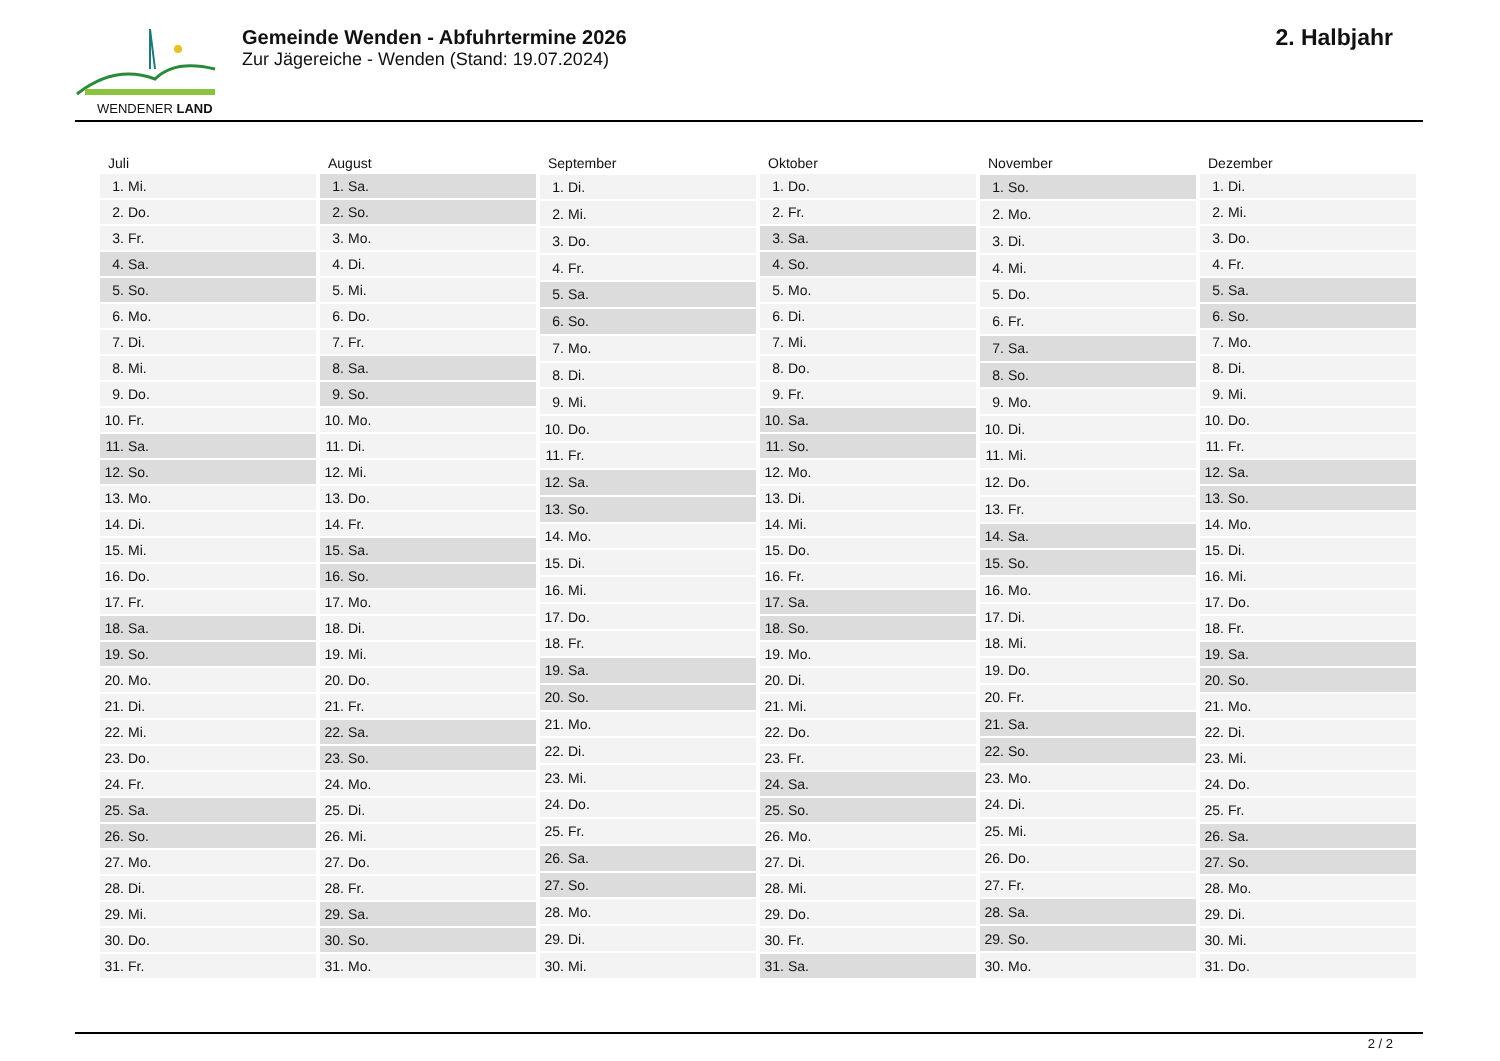WENDENER LAND
Gemeinde Wenden - Abfuhrtermine 2026
Zur Jägereiche - Wenden (Stand: 19.07.2024)
2. Halbjahr
| Juli | |
| --- | --- |
| 1. | Mi. |
| 2. | Do. |
| 3. | Fr. |
| 4. | Sa. |
| 5. | So. |
| 6. | Mo. |
| 7. | Di. |
| 8. | Mi. |
| 9. | Do. |
| 10. | Fr. |
| 11. | Sa. |
| 12. | So. |
| 13. | Mo. |
| 14. | Di. |
| 15. | Mi. |
| 16. | Do. |
| 17. | Fr. |
| 18. | Sa. |
| 19. | So. |
| 20. | Mo. |
| 21. | Di. |
| 22. | Mi. |
| 23. | Do. |
| 24. | Fr. |
| 25. | Sa. |
| 26. | So. |
| 27. | Mo. |
| 28. | Di. |
| 29. | Mi. |
| 30. | Do. |
| 31. | Fr. |
| August | |
| --- | --- |
| 1. | Sa. |
| 2. | So. |
| 3. | Mo. |
| 4. | Di. |
| 5. | Mi. |
| 6. | Do. |
| 7. | Fr. |
| 8. | Sa. |
| 9. | So. |
| 10. | Mo. |
| 11. | Di. |
| 12. | Mi. |
| 13. | Do. |
| 14. | Fr. |
| 15. | Sa. |
| 16. | So. |
| 17. | Mo. |
| 18. | Di. |
| 19. | Mi. |
| 20. | Do. |
| 21. | Fr. |
| 22. | Sa. |
| 23. | So. |
| 24. | Mo. |
| 25. | Di. |
| 26. | Mi. |
| 27. | Do. |
| 28. | Fr. |
| 29. | Sa. |
| 30. | So. |
| 31. | Mo. |
| September | |
| --- | --- |
| 1. | Di. |
| 2. | Mi. |
| 3. | Do. |
| 4. | Fr. |
| 5. | Sa. |
| 6. | So. |
| 7. | Mo. |
| 8. | Di. |
| 9. | Mi. |
| 10. | Do. |
| 11. | Fr. |
| 12. | Sa. |
| 13. | So. |
| 14. | Mo. |
| 15. | Di. |
| 16. | Mi. |
| 17. | Do. |
| 18. | Fr. |
| 19. | Sa. |
| 20. | So. |
| 21. | Mo. |
| 22. | Di. |
| 23. | Mi. |
| 24. | Do. |
| 25. | Fr. |
| 26. | Sa. |
| 27. | So. |
| 28. | Mo. |
| 29. | Di. |
| 30. | Mi. |
| Oktober | |
| --- | --- |
| 1. | Do. |
| 2. | Fr. |
| 3. | Sa. |
| 4. | So. |
| 5. | Mo. |
| 6. | Di. |
| 7. | Mi. |
| 8. | Do. |
| 9. | Fr. |
| 10. | Sa. |
| 11. | So. |
| 12. | Mo. |
| 13. | Di. |
| 14. | Mi. |
| 15. | Do. |
| 16. | Fr. |
| 17. | Sa. |
| 18. | So. |
| 19. | Mo. |
| 20. | Di. |
| 21. | Mi. |
| 22. | Do. |
| 23. | Fr. |
| 24. | Sa. |
| 25. | So. |
| 26. | Mo. |
| 27. | Di. |
| 28. | Mi. |
| 29. | Do. |
| 30. | Fr. |
| 31. | Sa. |
| November | |
| --- | --- |
| 1. | So. |
| 2. | Mo. |
| 3. | Di. |
| 4. | Mi. |
| 5. | Do. |
| 6. | Fr. |
| 7. | Sa. |
| 8. | So. |
| 9. | Mo. |
| 10. | Di. |
| 11. | Mi. |
| 12. | Do. |
| 13. | Fr. |
| 14. | Sa. |
| 15. | So. |
| 16. | Mo. |
| 17. | Di. |
| 18. | Mi. |
| 19. | Do. |
| 20. | Fr. |
| 21. | Sa. |
| 22. | So. |
| 23. | Mo. |
| 24. | Di. |
| 25. | Mi. |
| 26. | Do. |
| 27. | Fr. |
| 28. | Sa. |
| 29. | So. |
| 30. | Mo. |
| Dezember | |
| --- | --- |
| 1. | Di. |
| 2. | Mi. |
| 3. | Do. |
| 4. | Fr. |
| 5. | Sa. |
| 6. | So. |
| 7. | Mo. |
| 8. | Di. |
| 9. | Mi. |
| 10. | Do. |
| 11. | Fr. |
| 12. | Sa. |
| 13. | So. |
| 14. | Mo. |
| 15. | Di. |
| 16. | Mi. |
| 17. | Do. |
| 18. | Fr. |
| 19. | Sa. |
| 20. | So. |
| 21. | Mo. |
| 22. | Di. |
| 23. | Mi. |
| 24. | Do. |
| 25. | Fr. |
| 26. | Sa. |
| 27. | So. |
| 28. | Mo. |
| 29. | Di. |
| 30. | Mi. |
| 31. | Do. |
2 / 2